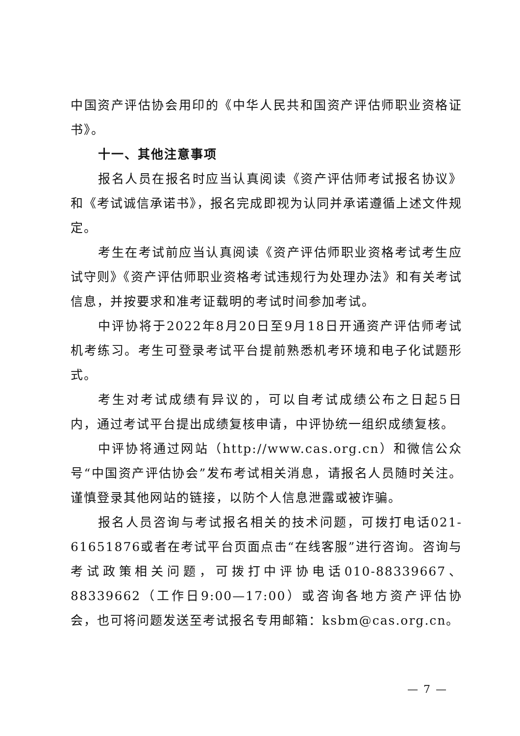中国资产评估协会用印的《中华人民共和国资产评估师职业资格证书》。
十一、其他注意事项
报名人员在报名时应当认真阅读《资产评估师考试报名协议》和《考试诚信承诺书》，报名完成即视为认同并承诺遵循上述文件规定。
考生在考试前应当认真阅读《资产评估师职业资格考试考生应试守则》《资产评估师职业资格考试违规行为处理办法》和有关考试信息，并按要求和准考证载明的考试时间参加考试。
中评协将于2022年8月20日至9月18日开通资产评估师考试机考练习。考生可登录考试平台提前熟悉机考环境和电子化试题形式。
考生对考试成绩有异议的，可以自考试成绩公布之日起5日内，通过考试平台提出成绩复核申请，中评协统一组织成绩复核。
中评协将通过网站（http://www.cas.org.cn）和微信公众号“中国资产评估协会”发布考试相关消息，请报名人员随时关注。谨慎登录其他网站的链接，以防个人信息泄露或被诈骗。
报名人员咨询与考试报名相关的技术问题，可拨打电话021-61651876或者在考试平台页面点击“在线客服”进行咨询。咨询与考试政策相关问题，可拨打中评协电话010-88339667、88339662（工作日9:00—17:00）或咨询各地方资产评估协会，也可将问题发送至考试报名专用邮箱：ksbm@cas.org.cn。
— 7 —